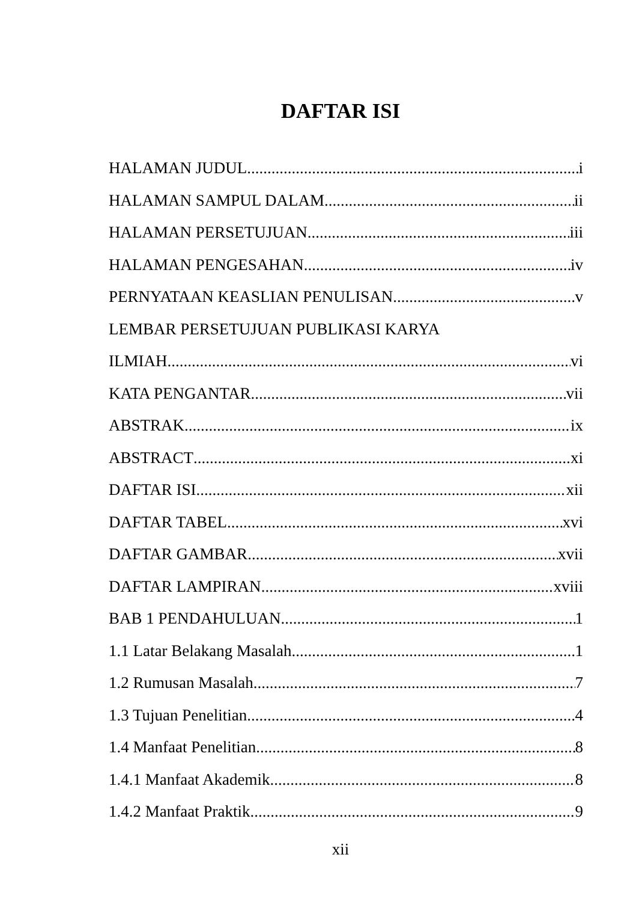DAFTAR ISI
HALAMAN JUDUL i
HALAMAN SAMPUL DALAM ii
HALAMAN PERSETUJUAN iii
HALAMAN PENGESAHAN iv
PERNYATAAN KEASLIAN PENULISAN v
LEMBAR PERSETUJUAN PUBLIKASI KARYA
ILMIAH vi
KATA PENGANTAR vii
ABSTRAK ix
ABSTRACT xi
DAFTAR ISI xii
DAFTAR TABEL xvi
DAFTAR GAMBAR xvii
DAFTAR LAMPIRAN xviii
BAB 1 PENDAHULUAN 1
1.1 Latar Belakang Masalah 1
1.2 Rumusan Masalah 7
1.3 Tujuan Penelitian 4
1.4 Manfaat Penelitian 8
1.4.1 Manfaat Akademik 8
1.4.2 Manfaat Praktik 9
xii